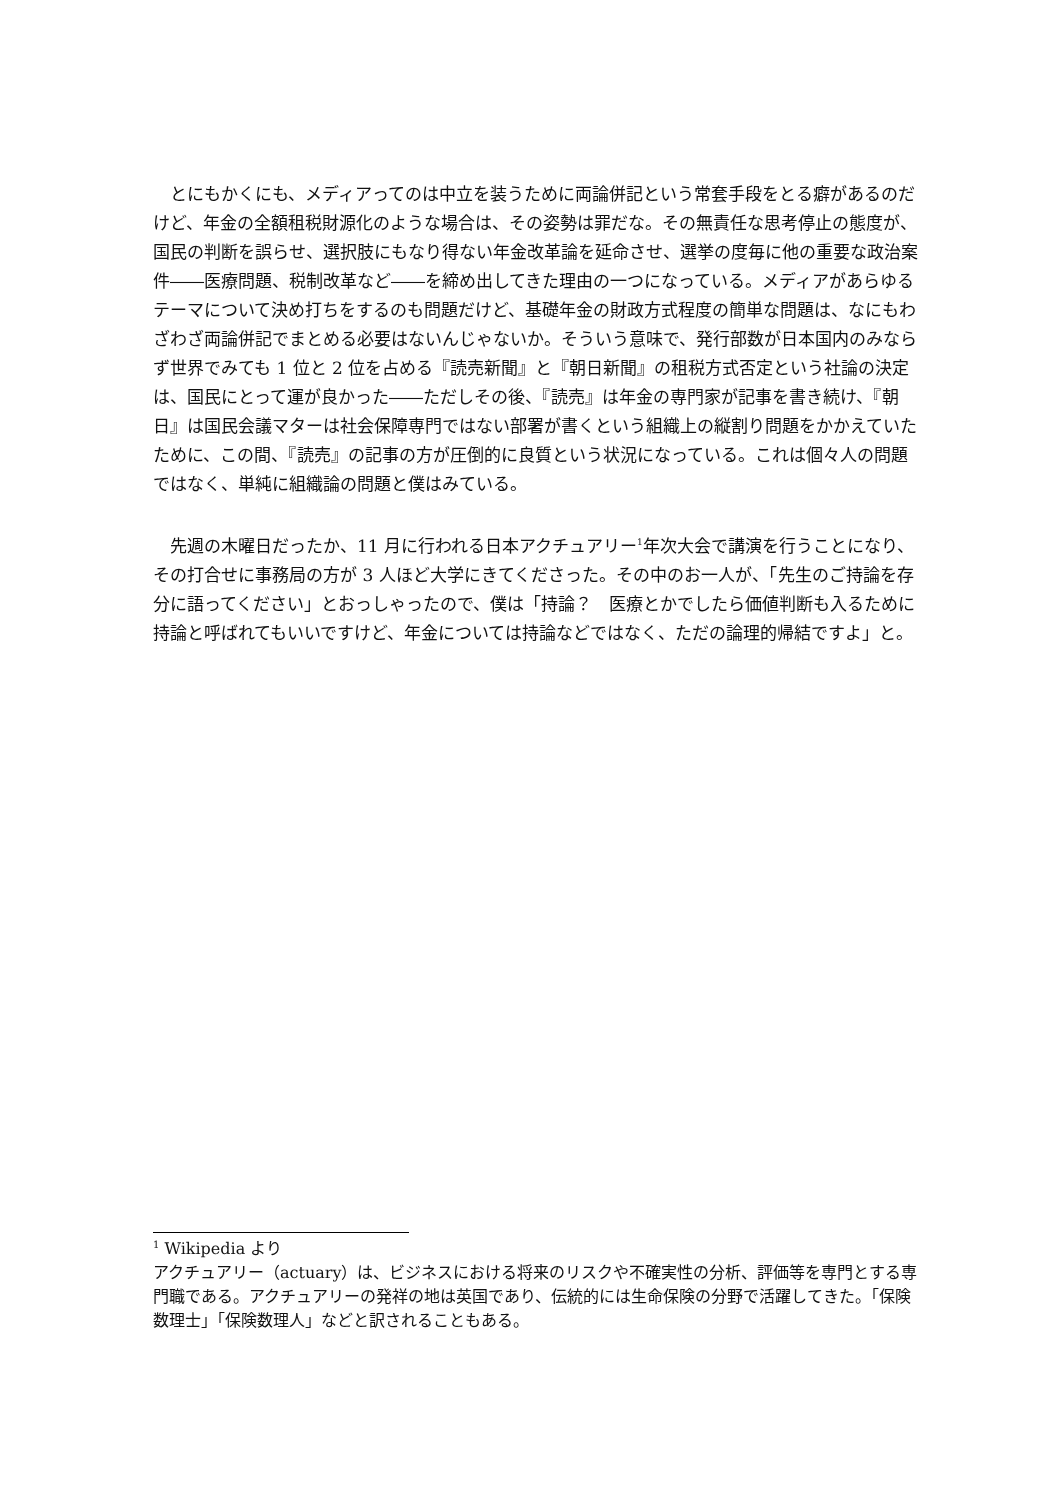とにもかくにも、メディアってのは中立を装うために両論併記という常套手段をとる癖があるのだけど、年金の全額租税財源化のような場合は、その姿勢は罪だな。その無責任な思考停止の態度が、国民の判断を誤らせ、選択肢にもなり得ない年金改革論を延命させ、選挙の度毎に他の重要な政治案件――医療問題、税制改革など――を締め出してきた理由の一つになっている。メディアがあらゆるテーマについて決め打ちをするのも問題だけど、基礎年金の財政方式程度の簡単な問題は、なにもわざわざ両論併記でまとめる必要はないんじゃないか。そういう意味で、発行部数が日本国内のみならず世界でみても 1 位と 2 位を占める『読売新聞』と『朝日新聞』の租税方式否定という社論の決定は、国民にとって運が良かった――ただしその後、『読売』は年金の専門家が記事を書き続け、『朝日』は国民会議マターは社会保障専門ではない部署が書くという組織上の縦割り問題をかかえていたために、この間、『読売』の記事の方が圧倒的に良質という状況になっている。これは個々人の問題ではなく、単純に組織論の問題と僕はみている。
先週の木曜日だったか、11 月に行われる日本アクチュアリー<sup>1</sup>年次大会で講演を行うことになり、その打合せに事務局の方が 3 人ほど大学にきてくださった。その中のお一人が、「先生のご持論を存分に語ってください」とおっしゃったので、僕は「持論？　医療とかでしたら価値判断も入るために持論と呼ばれてもいいですけど、年金については持論などではなく、ただの論理的帰結ですよ」と。
<sup>1</sup> Wikipedia より
アクチュアリー（actuary）は、ビジネスにおける将来のリスクや不確実性の分析、評価等を専門とする専門職である。アクチュアリーの発祥の地は英国であり、伝統的には生命保険の分野で活躍してきた。「保険数理士」「保険数理人」などと訳されることもある。